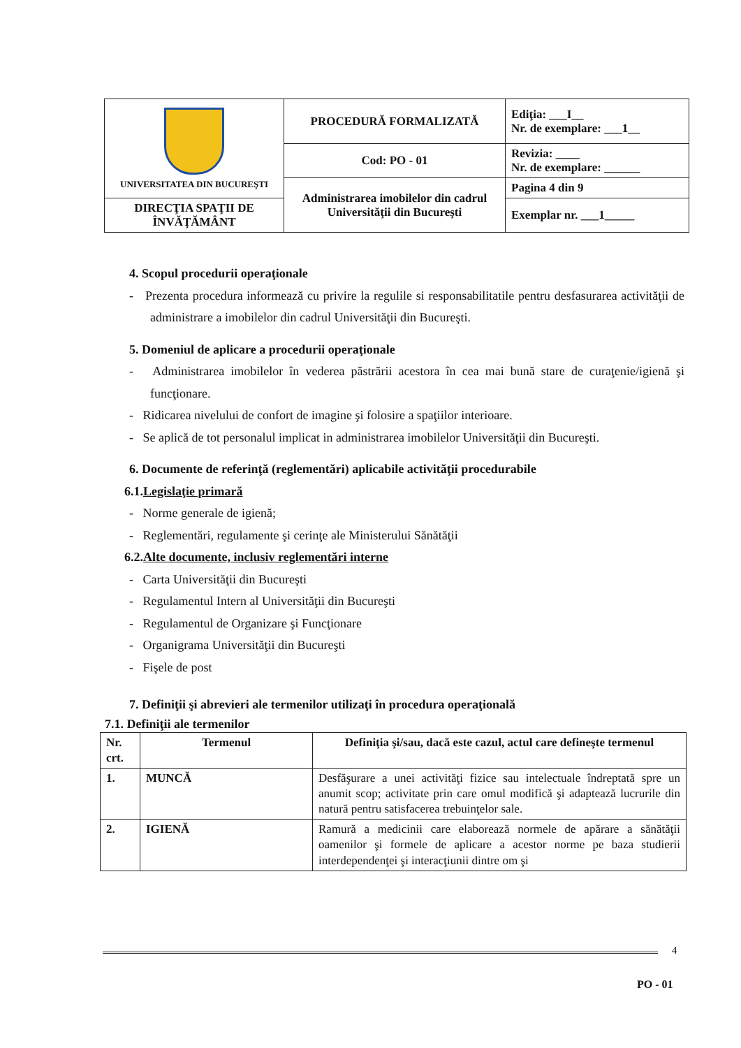| UNIVERSITATEA DIN BUCUREŞTI | PROCEDURĂ FORMALIZATĂ | Ediţia: ___I__ Nr. de exemplare: ___1__ |
| | Cod: PO - 01 | Revizia: ____ Nr. de exemplare: ______ |
| | Administrarea imobilelor din cadrul Universităţii din Bucureşti | Pagina 4 din 9 |
| DIRECŢIA SPAŢII DE ÎNVĂŢĂMÂNT | | Exemplar nr. ___1_____ |
4. Scopul procedurii operaţionale
- Prezenta procedura informează cu privire la regulile si responsabilitatile pentru desfasurarea activităţii de administrare a imobilelor din cadrul Universităţii din Bucureşti.
5. Domeniul de aplicare a procedurii operaţionale
- Administrarea imobilelor în vederea păstrării acestora în cea mai bună stare de curaţenie/igienă şi funcţionare.
- Ridicarea nivelului de confort de imagine şi folosire a spaţiilor interioare.
- Se aplică de tot personalul implicat in administrarea imobilelor Universităţii din Bucureşti.
6. Documente de referinţă (reglementări) aplicabile activităţii procedurabile
6.1.Legislaţie primară
- Norme generale de igienă;
- Reglementări, regulamente şi cerinţe ale Ministerului Sănătăţii
6.2.Alte documente, inclusiv reglementări interne
- Carta Universităţii din Bucureşti
- Regulamentul Intern al Universităţii din Bucureşti
- Regulamentul de Organizare şi Funcţionare
- Organigrama Universităţii din Bucureşti
- Fişele de post
7. Definiţii şi abrevieri ale termenilor utilizaţi în procedura operaţională
7.1. Definiţii ale termenilor
| Nr. crt. | Termenul | Definiţia şi/sau, dacă este cazul, actul care defineşte termenul |
| --- | --- | --- |
| 1. | MUNCĂ | Desfăşurare a unei activităţi fizice sau intelectuale îndreptată spre un anumit scop; activitate prin care omul modifică şi adaptează lucrurile din natură pentru satisfacerea trebuinţelor sale. |
| 2. | IGIENĂ | Ramură a medicinii care elaborează normele de apărare a sănătăţii oamenilor şi formele de aplicare a acestor norme pe baza studierii interdependenţei şi interacţiunii dintre om şi |
4
PO - 01